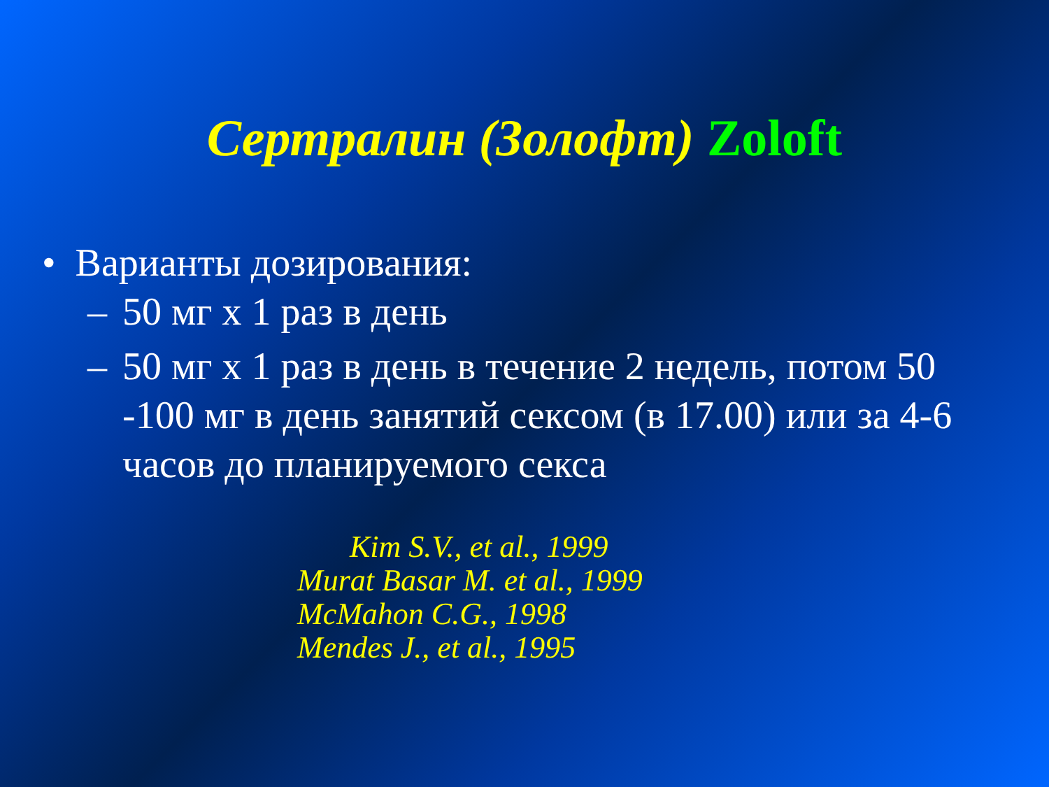Сертралин (Золофт) Zoloft
• Варианты дозирования:
– 50 мг х 1 раз в день
– 50 мг х 1 раз в день в течение 2 недель, потом 50 -100 мг в день занятий сексом (в 17.00) или за 4-6 часов до планируемого секса
Kim S.V., et al., 1999
Murat Basar M. et al., 1999
McMahon C.G., 1998
Mendes J., et al., 1995